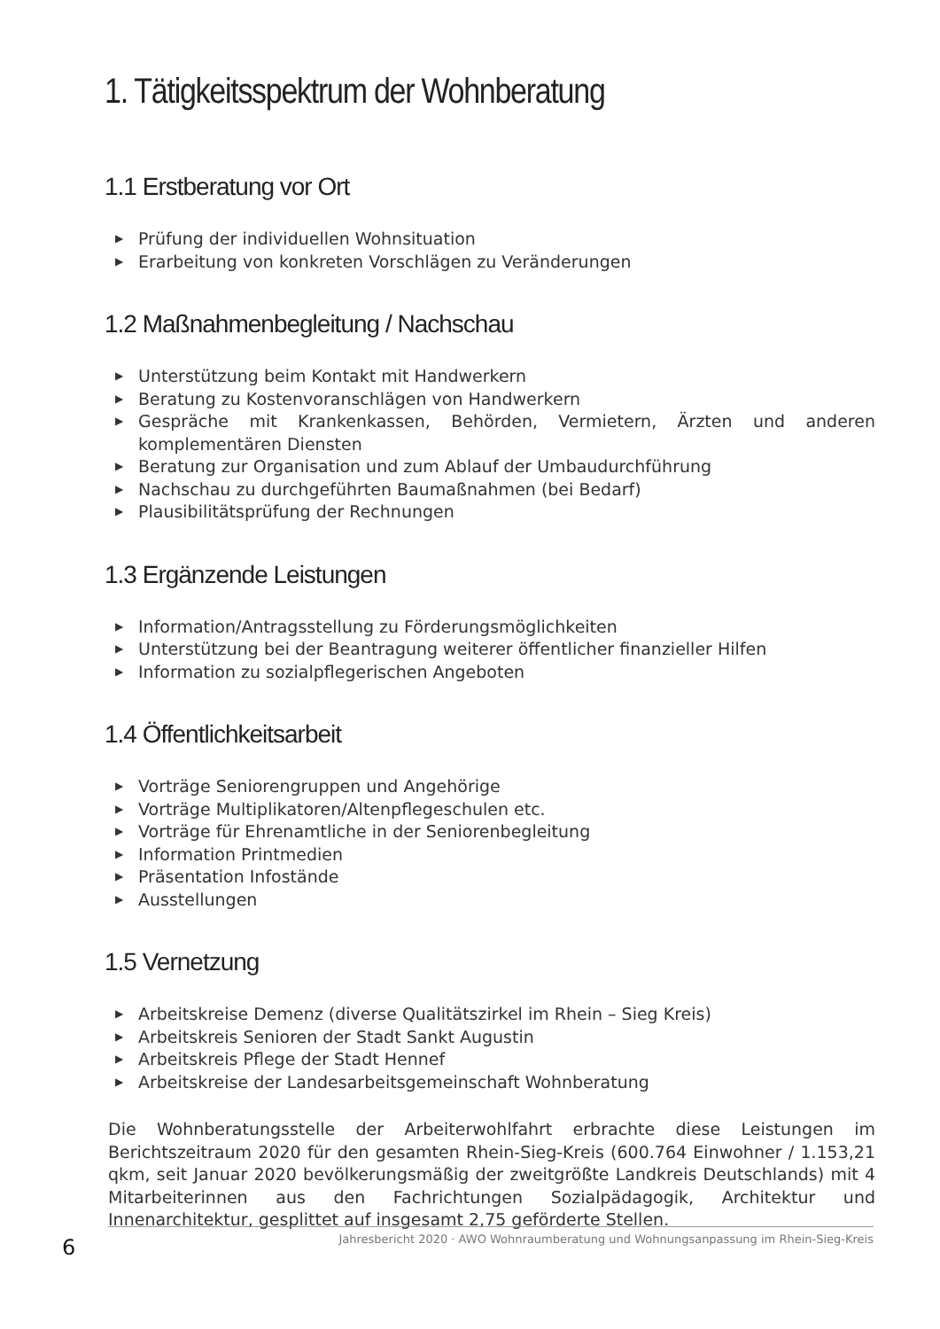1. Tätigkeitsspektrum der Wohnberatung
1.1 Erstberatung vor Ort
▶ Prüfung der individuellen Wohnsituation
▶ Erarbeitung von konkreten Vorschlägen zu Veränderungen
1.2 Maßnahmenbegleitung / Nachschau
▶ Unterstützung beim Kontakt mit Handwerkern
▶ Beratung zu Kostenvoranschlägen von Handwerkern
▶ Gespräche mit Krankenkassen, Behörden, Vermietern, Ärzten und anderen komplementären Diensten
▶ Beratung zur Organisation und zum Ablauf der Umbaudurchführung
▶ Nachschau zu durchgeführten Baumaßnahmen (bei Bedarf)
▶ Plausibilitätsprüfung der Rechnungen
1.3 Ergänzende Leistungen
▶ Information/Antragsstellung zu Förderungsmöglichkeiten
▶ Unterstützung bei der Beantragung weiterer öffentlicher finanzieller Hilfen
▶ Information zu sozialpflegerischen Angeboten
1.4 Öffentlichkeitsarbeit
▶ Vorträge Seniorengruppen und Angehörige
▶ Vorträge Multiplikatoren/Altenpflegeschulen etc.
▶ Vorträge für Ehrenamtliche in der Seniorenbegleitung
▶ Information Printmedien
▶ Präsentation Infostände
▶ Ausstellungen
1.5 Vernetzung
▶ Arbeitskreise Demenz (diverse Qualitätszirkel im Rhein – Sieg Kreis)
▶ Arbeitskreis Senioren der Stadt Sankt Augustin
▶ Arbeitskreis Pflege der Stadt Hennef
▶ Arbeitskreise der Landesarbeitsgemeinschaft Wohnberatung
Die Wohnberatungsstelle der Arbeiterwohlfahrt erbrachte diese Leistungen im Berichtszeitraum 2020 für den gesamten Rhein-Sieg-Kreis (600.764 Einwohner / 1.153,21 qkm, seit Januar 2020 bevölkerungsmäßig der zweitgrößte Landkreis Deutschlands) mit 4 Mitarbeiterinnen aus den Fachrichtungen Sozialpädagogik, Architektur und Innenarchitektur, gesplittet auf insgesamt 2,75 geförderte Stellen.
6
Jahresbericht 2020 · AWO Wohnraumberatung und Wohnungsanpassung im Rhein-Sieg-Kreis